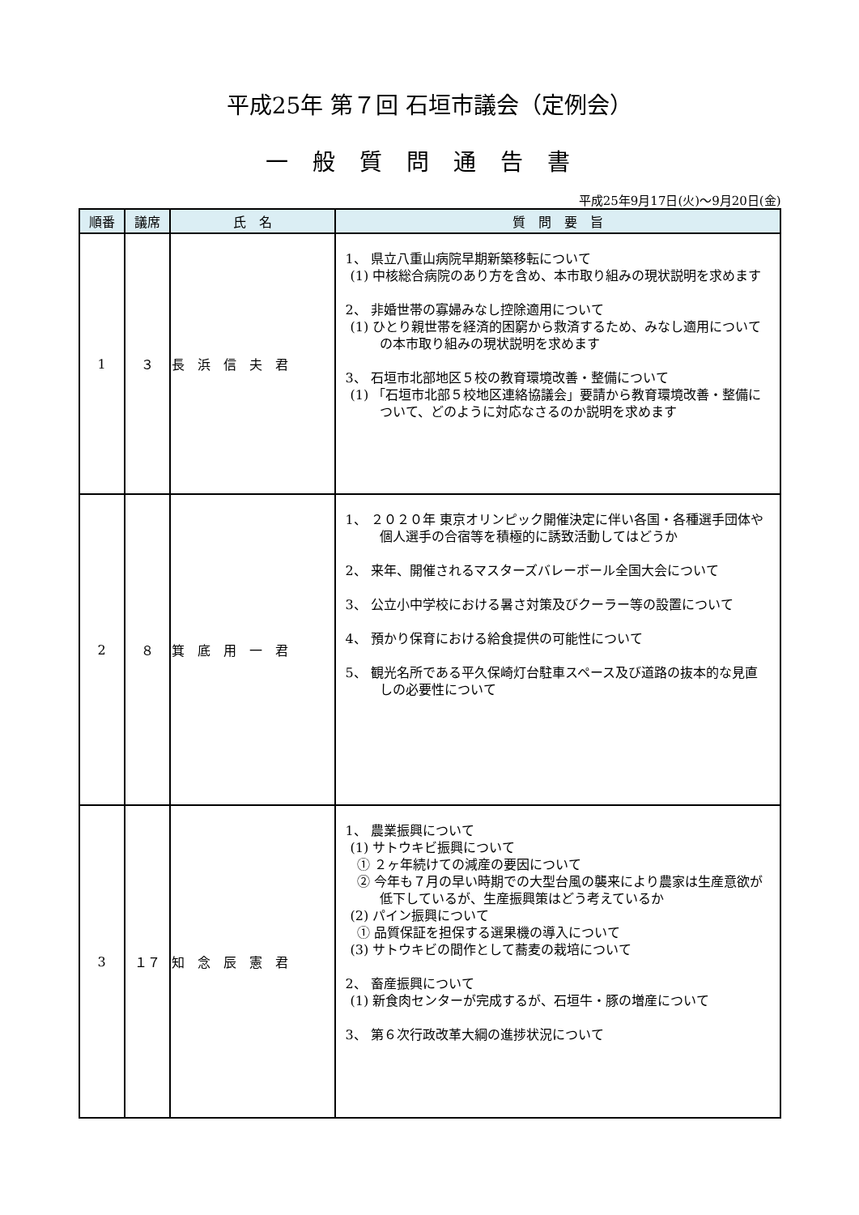平成25年 第７回 石垣市議会（定例会）
一般質問通告書
平成25年9月17日(火)～9月20日(金)
| 順番 | 議席 | 氏 名 | 質 問 要 旨 |
| --- | --- | --- | --- |
| 1 | ３ | 長 浜 信 夫 君 | 1、 県立八重山病院早期新築移転について (1) 中核総合病院のあり方を含め、本市取り組みの現状説明を求めます 2、 非婚世帯の寡婦みなし控除適用について (1) ひとり親世帯を経済的困窮から救済するため、みなし適用についての本市取り組みの現状説明を求めます 3、 石垣市北部地区５校の教育環境改善・整備について (1) 「石垣市北部５校地区連絡協議会」要請から教育環境改善・整備について、どのように対応なさるのか説明を求めます |
| 2 | ８ | 箕 底 用 一 君 | 1、 ２０２０年 東京オリンピック開催決定に伴い各国・各種選手団体や個人選手の合宿等を積極的に誘致活動してはどうか 2、 来年、開催されるマスターズバレーボール全国大会について 3、 公立小中学校における暑さ対策及びクーラー等の設置について 4、 預かり保育における給食提供の可能性について 5、 観光名所である平久保崎灯台駐車スペース及び道路の抜本的な見直しの必要性について |
| 3 | １７ | 知 念 辰 憲 君 | 1、 農業振興について (1) サトウキビ振興について ① ２ヶ年続けての減産の要因について ② 今年も７月の早い時期での大型台風の襲来により農家は生産意欲が低下しているが、生産振興策はどう考えているか (2) パイン振興について ① 品質保証を担保する選果機の導入について (3) サトウキビの間作として蕎麦の栽培について 2、 畜産振興について (1) 新食肉センターが完成するが、石垣牛・豚の増産について 3、 第６次行政改革大綱の進捗状況について |